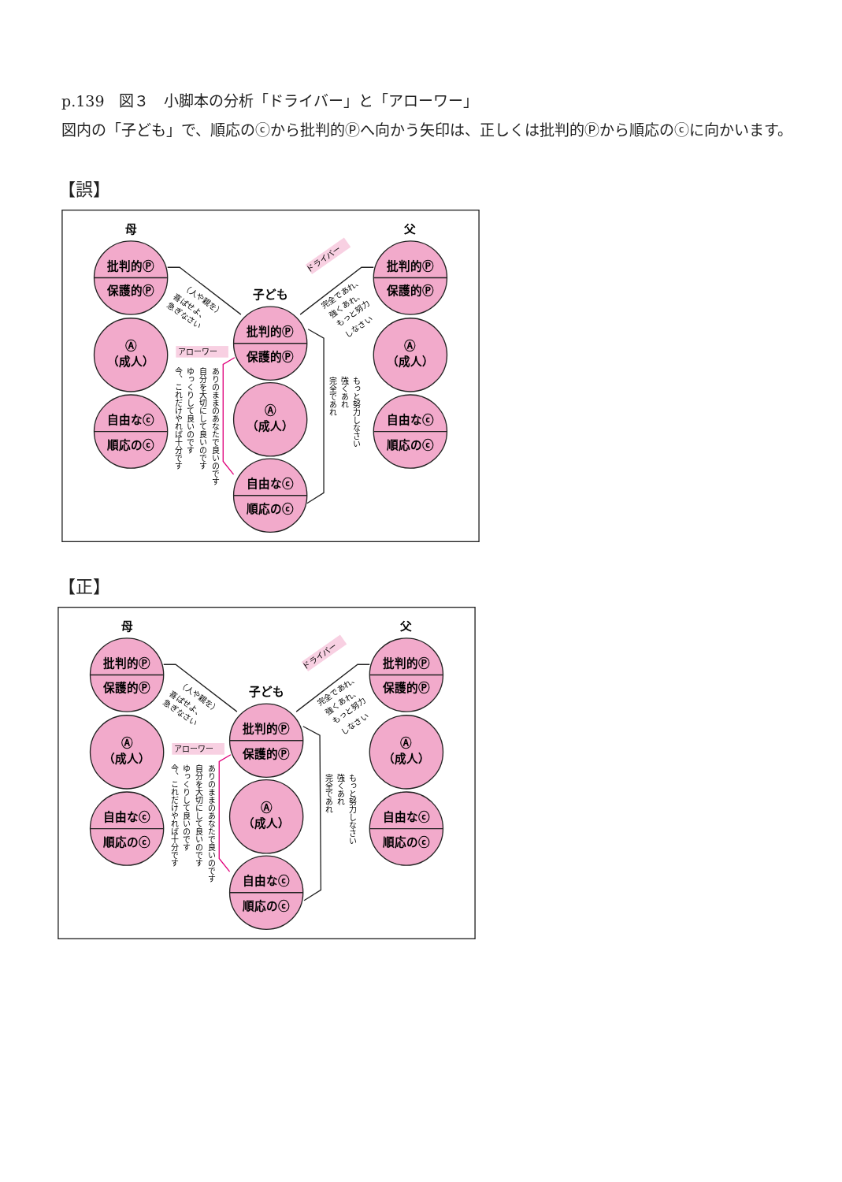p.139　図３　小脚本の分析「ドライバー」と「アローワー」
図内の「子ども」で、順応のⓒから批判的Ⓟへ向かう矢印は、正しくは批判的Ⓟから順応のⓒに向かいます。
【誤】
母
父
子ども
批判的Ⓟ
保護的Ⓟ
Ⓐ
（成人）
自由なⓒ
順応のⓒ
批判的Ⓟ
保護的Ⓟ
Ⓐ
（成人）
自由なⓒ
順応のⓒ
批判的Ⓟ
保護的Ⓟ
Ⓐ
（成人）
自由なⓒ
順応のⓒ
（人や親を）
喜ばせよ、
急ぎなさい
ドライバー
完全であれ、
強くあれ、
もっと努力
しなさい
アローワー
ありのままのあなたで良いのです
自分を大切にして良いのです
ゆっくりして良いのです
今、これだけやれば十分です
もっと努力しなさい
強くあれ
完全であれ
【正】
母
父
子ども
批判的Ⓟ
保護的Ⓟ
Ⓐ
（成人）
自由なⓒ
順応のⓒ
批判的Ⓟ
保護的Ⓟ
Ⓐ
（成人）
自由なⓒ
順応のⓒ
批判的Ⓟ
保護的Ⓟ
Ⓐ
（成人）
自由なⓒ
順応のⓒ
（人や親を）
喜ばせよ、
急ぎなさい
ドライバー
完全であれ、
強くあれ、
もっと努力
しなさい
アローワー
ありのままのあなたで良いのです
自分を大切にして良いのです
ゆっくりして良いのです
今、これだけやれば十分です
もっと努力しなさい
強くあれ
完全であれ